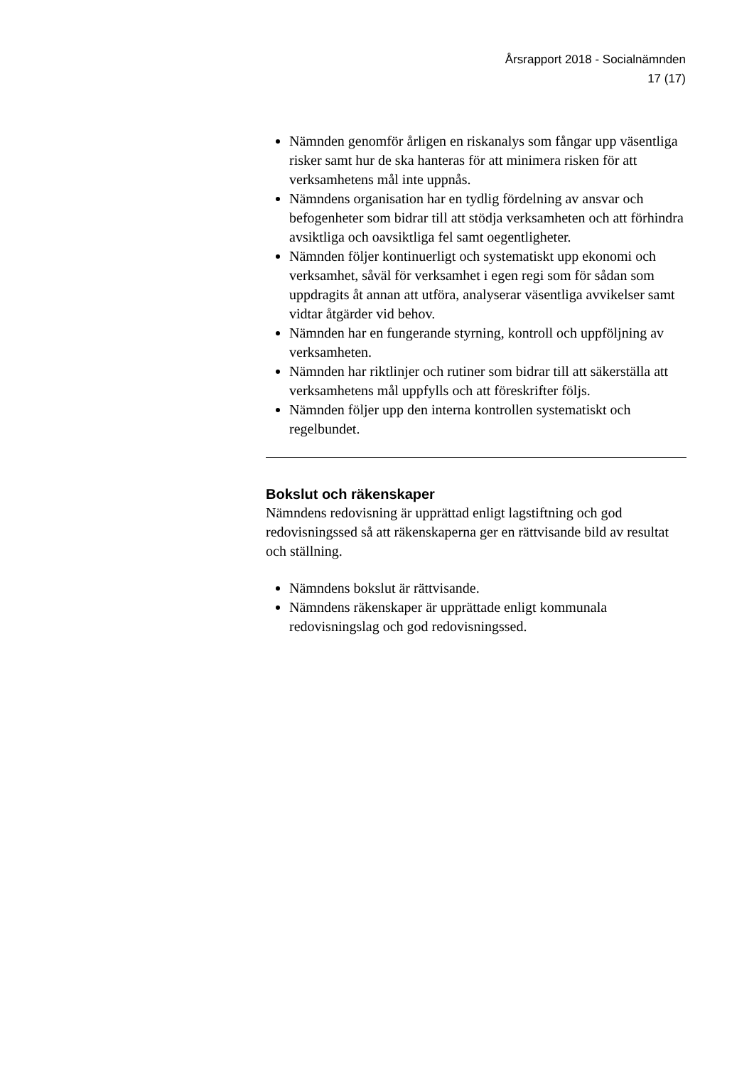Årsrapport 2018 - Socialnämnden
17 (17)
Nämnden genomför årligen en riskanalys som fångar upp väsentliga risker samt hur de ska hanteras för att minimera risken för att verksamhetens mål inte uppnås.
Nämndens organisation har en tydlig fördelning av ansvar och befogenheter som bidrar till att stödja verksamheten och att förhindra avsiktliga och oavsiktliga fel samt oegentligheter.
Nämnden följer kontinuerligt och systematiskt upp ekonomi och verksamhet, såväl för verksamhet i egen regi som för sådan som uppdragits åt annan att utföra, analyserar väsentliga avvikelser samt vidtar åtgärder vid behov.
Nämnden har en fungerande styrning, kontroll och uppföljning av verksamheten.
Nämnden har riktlinjer och rutiner som bidrar till att säkerställa att verksamhetens mål uppfylls och att föreskrifter följs.
Nämnden följer upp den interna kontrollen systematiskt och regelbundet.
Bokslut och räkenskaper
Nämndens redovisning är upprättad enligt lagstiftning och god redovisningssed så att räkenskaperna ger en rättvisande bild av resultat och ställning.
Nämndens bokslut är rättvisande.
Nämndens räkenskaper är upprättade enligt kommunala redovisningslag och god redovisningssed.